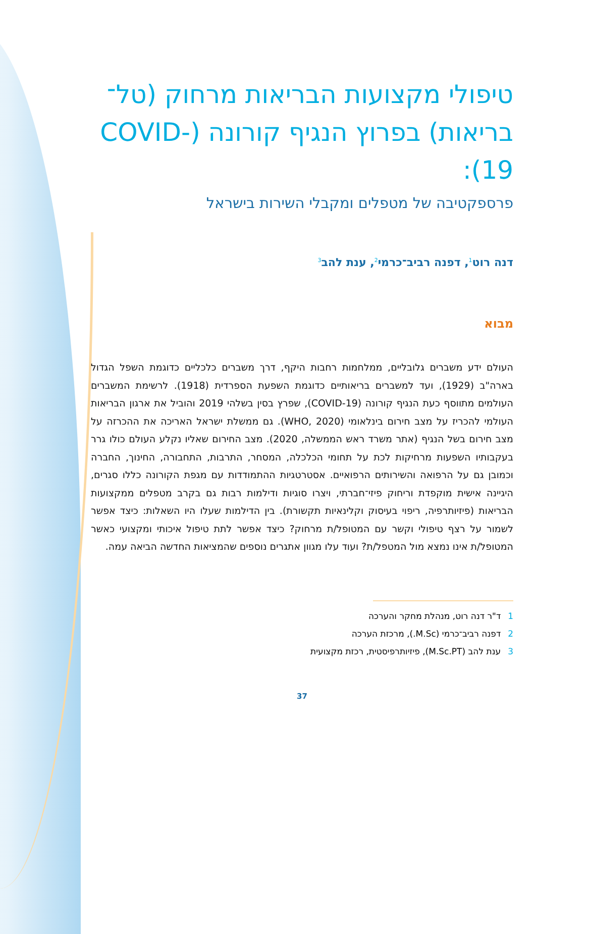טיפולי מקצועות הבריאות מרחוק (טל־בריאות) בפרוץ הנגיף קורונה (COVID-19):
פרספקטיבה של מטפלים ומקבלי השירות בישראל
דנה רוט<sup>1</sup>, דפנה רביב־כרמי<sup>2</sup>, ענת להב<sup>3</sup>
מבוא
העולם ידע משברים גלובליים, ממלחמות רחבות היקף, דרך משברים כלכליים כדוגמת השפל הגדול בארה"ב (1929), ועד למשברים בריאותיים כדוגמת השפעת הספרדית (1918). לרשימת המשברים העולמים מתווסף כעת הנגיף קורונה (COVID-19), שפרץ בסין בשלהי 2019 והוביל את ארגון הבריאות העולמי להכריז על מצב חירום בינלאומי (WHO, 2020). גם ממשלת ישראל האריכה את ההכרזה על מצב חירום בשל הנגיף (אתר משרד ראש הממשלה, 2020). מצב החירום שאליו נקלע העולם כולו גרר בעקבותיו השפעות מרחיקות לכת על תחומי הכלכלה, המסחר, התרבות, התחבורה, החינוך, החברה וכמובן גם על הרפואה והשירותים הרפואיים. אסטרטגיות ההתמודדות עם מגפת הקורונה כללו סגרים, היגיינה אישית מוקפדת וריחוק פיזי־חברתי, ויצרו סוגיות ודילמות רבות גם בקרב מטפלים ממקצועות הבריאות (פיזיותרפיה, ריפוי בעיסוק וקלינאיות תקשורת). בין הדילמות שעלו היו השאלות: כיצד אפשר לשמור על רצף טיפולי וקשר עם המטופל/ת מרחוק? כיצד אפשר לתת טיפול איכותי ומקצועי כאשר המטופל/ת אינו נמצא מול המטפל/ת? ועוד עלו מגוון אתגרים נוספים שהמציאות החדשה הביאה עמה.
1ד"ר דנה רוט, מנהלת מחקר והערכה
2דפנה רביב־כרמי (M.Sc.), מרכזת הערכה
3ענת להב (M.Sc.PT), פיזיותרפיסטית, רכזת מקצועית
37